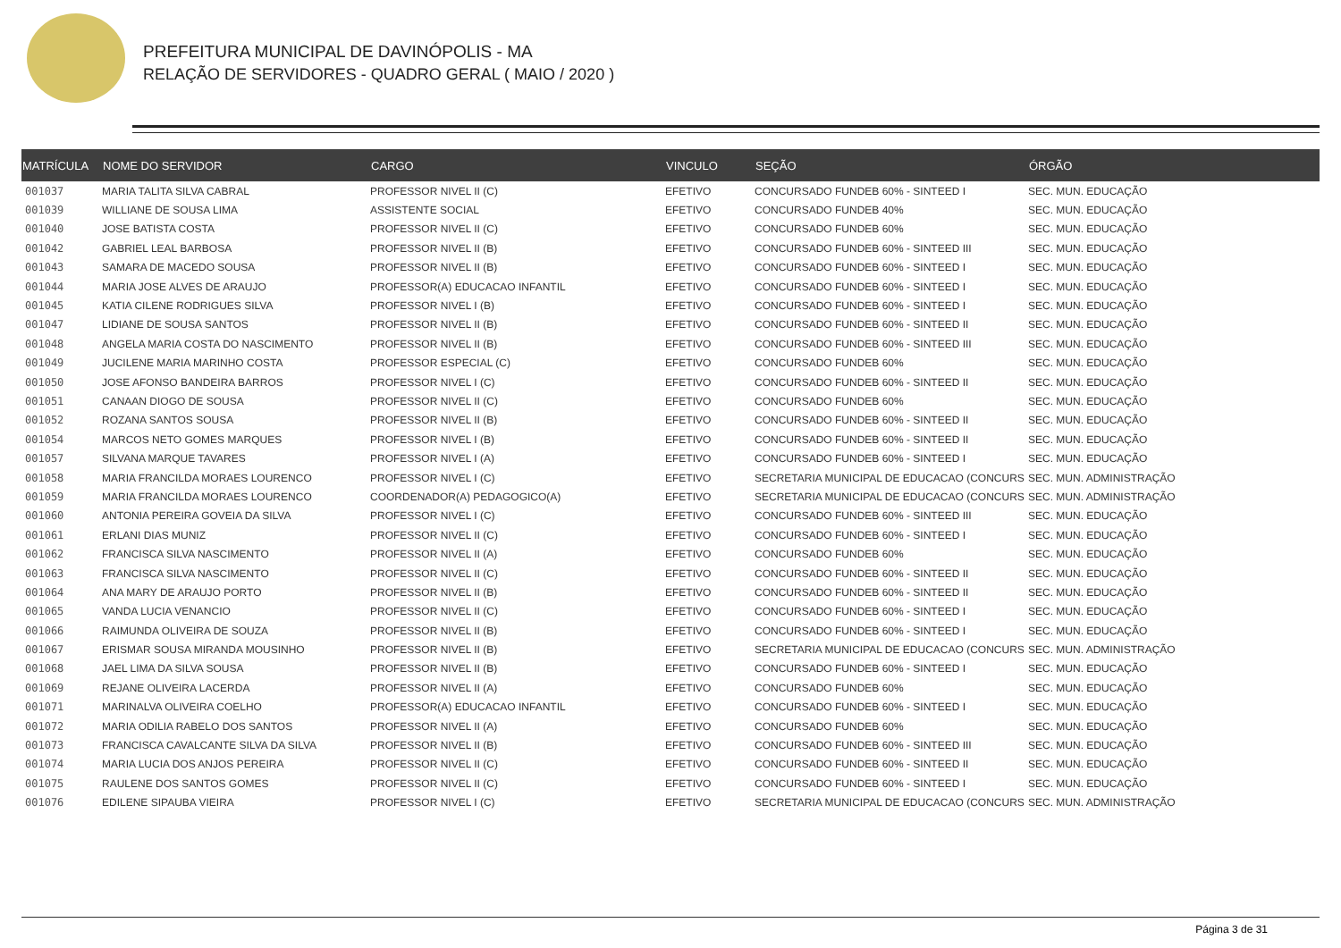PREFEITURA MUNICIPAL DE DAVINÓPOLIS - MA
RELAÇÃO DE SERVIDORES - QUADRO GERAL ( MAIO / 2020 )
| MATRÍCULA | NOME DO SERVIDOR | CARGO | VINCULO | SEÇÃO | ÓRGÃO |
| --- | --- | --- | --- | --- | --- |
| 001037 | MARIA TALITA SILVA CABRAL | PROFESSOR NIVEL II (C) | EFETIVO | CONCURSADO FUNDEB 60% - SINTEED I | SEC. MUN. EDUCAÇÃO |
| 001039 | WILLIANE DE SOUSA LIMA | ASSISTENTE SOCIAL | EFETIVO | CONCURSADO FUNDEB 40% | SEC. MUN. EDUCAÇÃO |
| 001040 | JOSE BATISTA COSTA | PROFESSOR NIVEL II (C) | EFETIVO | CONCURSADO FUNDEB 60% | SEC. MUN. EDUCAÇÃO |
| 001042 | GABRIEL LEAL BARBOSA | PROFESSOR NIVEL II (B) | EFETIVO | CONCURSADO FUNDEB 60% - SINTEED III | SEC. MUN. EDUCAÇÃO |
| 001043 | SAMARA DE MACEDO SOUSA | PROFESSOR NIVEL II (B) | EFETIVO | CONCURSADO FUNDEB 60% - SINTEED I | SEC. MUN. EDUCAÇÃO |
| 001044 | MARIA JOSE ALVES DE ARAUJO | PROFESSOR(A) EDUCACAO INFANTIL | EFETIVO | CONCURSADO FUNDEB 60% - SINTEED I | SEC. MUN. EDUCAÇÃO |
| 001045 | KATIA CILENE RODRIGUES SILVA | PROFESSOR NIVEL I (B) | EFETIVO | CONCURSADO FUNDEB 60% - SINTEED I | SEC. MUN. EDUCAÇÃO |
| 001047 | LIDIANE DE SOUSA SANTOS | PROFESSOR NIVEL II (B) | EFETIVO | CONCURSADO FUNDEB 60% - SINTEED II | SEC. MUN. EDUCAÇÃO |
| 001048 | ANGELA MARIA COSTA DO NASCIMENTO | PROFESSOR NIVEL II (B) | EFETIVO | CONCURSADO FUNDEB 60% - SINTEED III | SEC. MUN. EDUCAÇÃO |
| 001049 | JUCILENE MARIA MARINHO COSTA | PROFESSOR ESPECIAL (C) | EFETIVO | CONCURSADO FUNDEB 60% | SEC. MUN. EDUCAÇÃO |
| 001050 | JOSE AFONSO BANDEIRA BARROS | PROFESSOR NIVEL I (C) | EFETIVO | CONCURSADO FUNDEB 60% - SINTEED II | SEC. MUN. EDUCAÇÃO |
| 001051 | CANAAN DIOGO DE SOUSA | PROFESSOR NIVEL II (C) | EFETIVO | CONCURSADO FUNDEB 60% | SEC. MUN. EDUCAÇÃO |
| 001052 | ROZANA SANTOS SOUSA | PROFESSOR NIVEL II (B) | EFETIVO | CONCURSADO FUNDEB 60% - SINTEED II | SEC. MUN. EDUCAÇÃO |
| 001054 | MARCOS NETO GOMES MARQUES | PROFESSOR NIVEL I (B) | EFETIVO | CONCURSADO FUNDEB 60% - SINTEED II | SEC. MUN. EDUCAÇÃO |
| 001057 | SILVANA MARQUE TAVARES | PROFESSOR NIVEL I (A) | EFETIVO | CONCURSADO FUNDEB 60% - SINTEED I | SEC. MUN. EDUCAÇÃO |
| 001058 | MARIA FRANCILDA MORAES LOURENCO | PROFESSOR NIVEL I (C) | EFETIVO | SECRETARIA MUNICIPAL DE EDUCACAO (CONCURS | SEC. MUN. ADMINISTRAÇÃO |
| 001059 | MARIA FRANCILDA MORAES LOURENCO | COORDENADOR(A) PEDAGOGICO(A) | EFETIVO | SECRETARIA MUNICIPAL DE EDUCACAO (CONCURS | SEC. MUN. ADMINISTRAÇÃO |
| 001060 | ANTONIA PEREIRA GOVEIA DA SILVA | PROFESSOR NIVEL I (C) | EFETIVO | CONCURSADO FUNDEB 60% - SINTEED III | SEC. MUN. EDUCAÇÃO |
| 001061 | ERLANI DIAS MUNIZ | PROFESSOR NIVEL II (C) | EFETIVO | CONCURSADO FUNDEB 60% - SINTEED I | SEC. MUN. EDUCAÇÃO |
| 001062 | FRANCISCA SILVA NASCIMENTO | PROFESSOR NIVEL II (A) | EFETIVO | CONCURSADO FUNDEB 60% | SEC. MUN. EDUCAÇÃO |
| 001063 | FRANCISCA SILVA NASCIMENTO | PROFESSOR NIVEL II (C) | EFETIVO | CONCURSADO FUNDEB 60% - SINTEED II | SEC. MUN. EDUCAÇÃO |
| 001064 | ANA MARY DE ARAUJO PORTO | PROFESSOR NIVEL II (B) | EFETIVO | CONCURSADO FUNDEB 60% - SINTEED II | SEC. MUN. EDUCAÇÃO |
| 001065 | VANDA LUCIA VENANCIO | PROFESSOR NIVEL II (C) | EFETIVO | CONCURSADO FUNDEB 60% - SINTEED I | SEC. MUN. EDUCAÇÃO |
| 001066 | RAIMUNDA OLIVEIRA DE SOUZA | PROFESSOR NIVEL II (B) | EFETIVO | CONCURSADO FUNDEB 60% - SINTEED I | SEC. MUN. EDUCAÇÃO |
| 001067 | ERISMAR SOUSA MIRANDA MOUSINHO | PROFESSOR NIVEL II (B) | EFETIVO | SECRETARIA MUNICIPAL DE EDUCACAO (CONCURS | SEC. MUN. ADMINISTRAÇÃO |
| 001068 | JAEL LIMA DA SILVA SOUSA | PROFESSOR NIVEL II (B) | EFETIVO | CONCURSADO FUNDEB 60% - SINTEED I | SEC. MUN. EDUCAÇÃO |
| 001069 | REJANE OLIVEIRA LACERDA | PROFESSOR NIVEL II (A) | EFETIVO | CONCURSADO FUNDEB 60% | SEC. MUN. EDUCAÇÃO |
| 001071 | MARINALVA OLIVEIRA COELHO | PROFESSOR(A) EDUCACAO INFANTIL | EFETIVO | CONCURSADO FUNDEB 60% - SINTEED I | SEC. MUN. EDUCAÇÃO |
| 001072 | MARIA ODILIA RABELO DOS SANTOS | PROFESSOR NIVEL II (A) | EFETIVO | CONCURSADO FUNDEB 60% | SEC. MUN. EDUCAÇÃO |
| 001073 | FRANCISCA CAVALCANTE SILVA DA SILVA | PROFESSOR NIVEL II (B) | EFETIVO | CONCURSADO FUNDEB 60% - SINTEED III | SEC. MUN. EDUCAÇÃO |
| 001074 | MARIA LUCIA DOS ANJOS PEREIRA | PROFESSOR NIVEL II (C) | EFETIVO | CONCURSADO FUNDEB 60% - SINTEED II | SEC. MUN. EDUCAÇÃO |
| 001075 | RAULENE DOS SANTOS GOMES | PROFESSOR NIVEL II (C) | EFETIVO | CONCURSADO FUNDEB 60% - SINTEED I | SEC. MUN. EDUCAÇÃO |
| 001076 | EDILENE SIPAUBA VIEIRA | PROFESSOR NIVEL I (C) | EFETIVO | SECRETARIA MUNICIPAL DE EDUCACAO (CONCURS | SEC. MUN. ADMINISTRAÇÃO |
Página 3 de 31